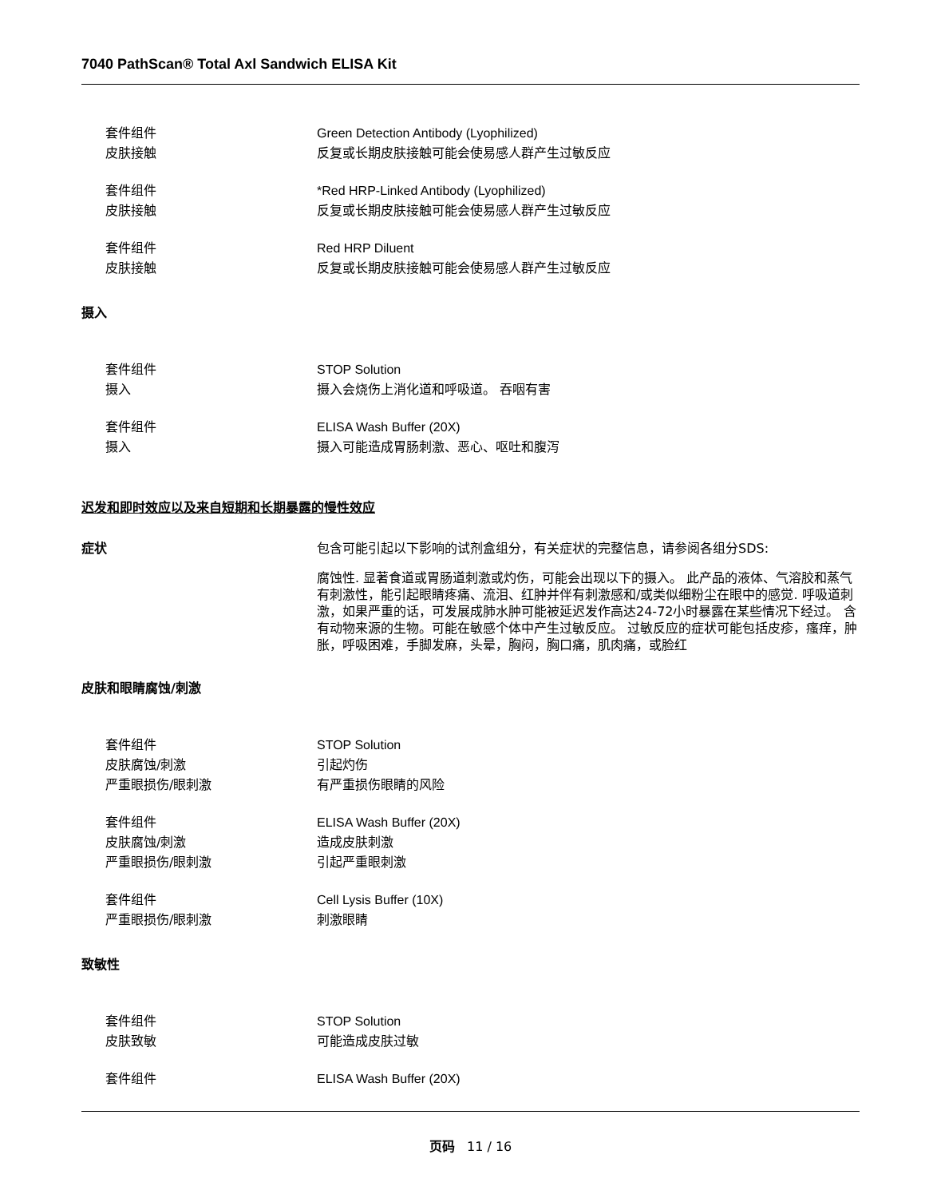7040 PathScan® Total Axl Sandwich ELISA Kit
套件组件 Green Detection Antibody (Lyophilized)
皮肤接触 反复或长期皮肤接触可能会使易感人群产生过敏反应
套件组件 *Red HRP-Linked Antibody (Lyophilized)
皮肤接触 反复或长期皮肤接触可能会使易感人群产生过敏反应
套件组件 Red HRP Diluent
皮肤接触 反复或长期皮肤接触可能会使易感人群产生过敏反应
摄入
套件组件 STOP Solution
摄入 摄入会烧伤上消化道和呼吸道。 吞咽有害
套件组件 ELISA Wash Buffer (20X)
摄入 摄入可能造成胃肠刺激、恶心、呕吐和腹泻
迟发和即时效应以及来自短期和长期暴露的慢性效应
症状 包含可能引起以下影响的试剂盒组分，有关症状的完整信息，请参阅各组分SDS:
腐蚀性. 显著食道或胃肠道刺激或灼伤，可能会出现以下的摄入。 此产品的液体、气溶胶和蒸气有刺激性，能引起眼睛疼痛、流泪、红肿并伴有刺激感和/或类似细粉尘在眼中的感觉. 呼吸道刺激，如果严重的话，可发展成肺水肿可能被延迟发作高达24-72小时暴露在某些情况下经过。 含有动物来源的生物。可能在敏感个体中产生过敏反应。 过敏反应的症状可能包括皮疹，瘙痒，肿胀，呼吸困难，手脚发麻，头晕，胸闷，胸口痛，肌肉痛，或脸红
皮肤和眼睛腐蚀/刺激
套件组件 STOP Solution
皮肤腐蚀/刺激 引起灼伤
严重眼损伤/眼刺激 有严重损伤眼睛的风险
套件组件 ELISA Wash Buffer (20X)
皮肤腐蚀/刺激 造成皮肤刺激
严重眼损伤/眼刺激 引起严重眼刺激
套件组件 Cell Lysis Buffer (10X)
严重眼损伤/眼刺激 刺激眼睛
致敏性
套件组件 STOP Solution
皮肤致敏 可能造成皮肤过敏
套件组件 ELISA Wash Buffer (20X)
页码 11 / 16